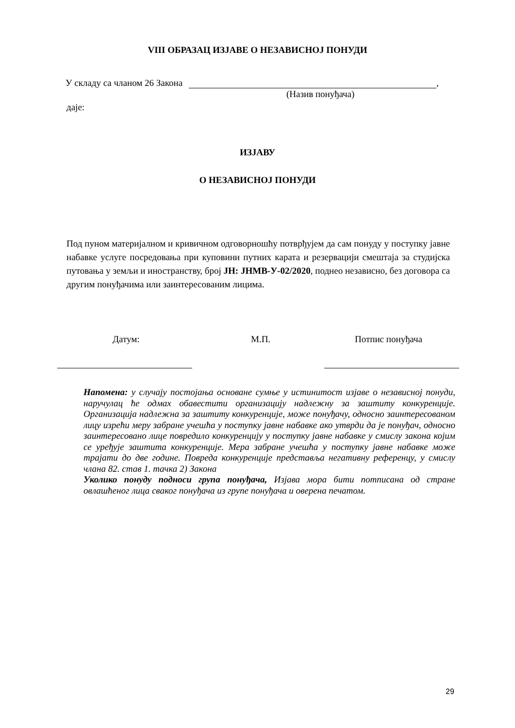VIII ОБРАЗАЦ ИЗЈАВЕ О НЕЗАВИСНОЈ ПОНУДИ
У складу са чланом 26 Закона ,
(Назив понуђача)
даје:
ИЗЈАВУ
О НЕЗАВИСНОЈ ПОНУДИ
Под пуном материјалном и кривичном одговорношћу потврђујем да сам понуду у поступку јавне набавке услуге посредовања при куповини путних карата и резервацији смештаја за студијска путовања у земљи и иностранству, број ЈН: ЈНМВ-У-02/2020, поднео независно, без договора са другим понуђачима или заинтересованим лицима.
Датум: М.П. Потпис понуђача
Напомена: у случају постојања основане сумње у истинитост изјаве о независној понуди, наручулац ће одмах обавестити организацију надлежну за заштиту конкуренције. Организација надлежна за заштиту конкуренције, може понуђачу, односно заинтересованом лицу изрећи меру забране учешћа у поступку јавне набавке ако утврди да је понуђач, односно заинтересовано лице повредило конкуренцију у поступку јавне набавке у смислу закона којим се уређује заштита конкуренције. Мера забране учешћа у поступку јавне набавке може трајати до две године. Повреда конкуренције представља негативну референцу, у смислу члана 82. став 1. тачка 2) Закона
Уколико понуду подноси група понуђача, Изјава мора бити потписана од стране овлашћеног лица сваког понуђача из групе понуђача и оверена печатом.
29